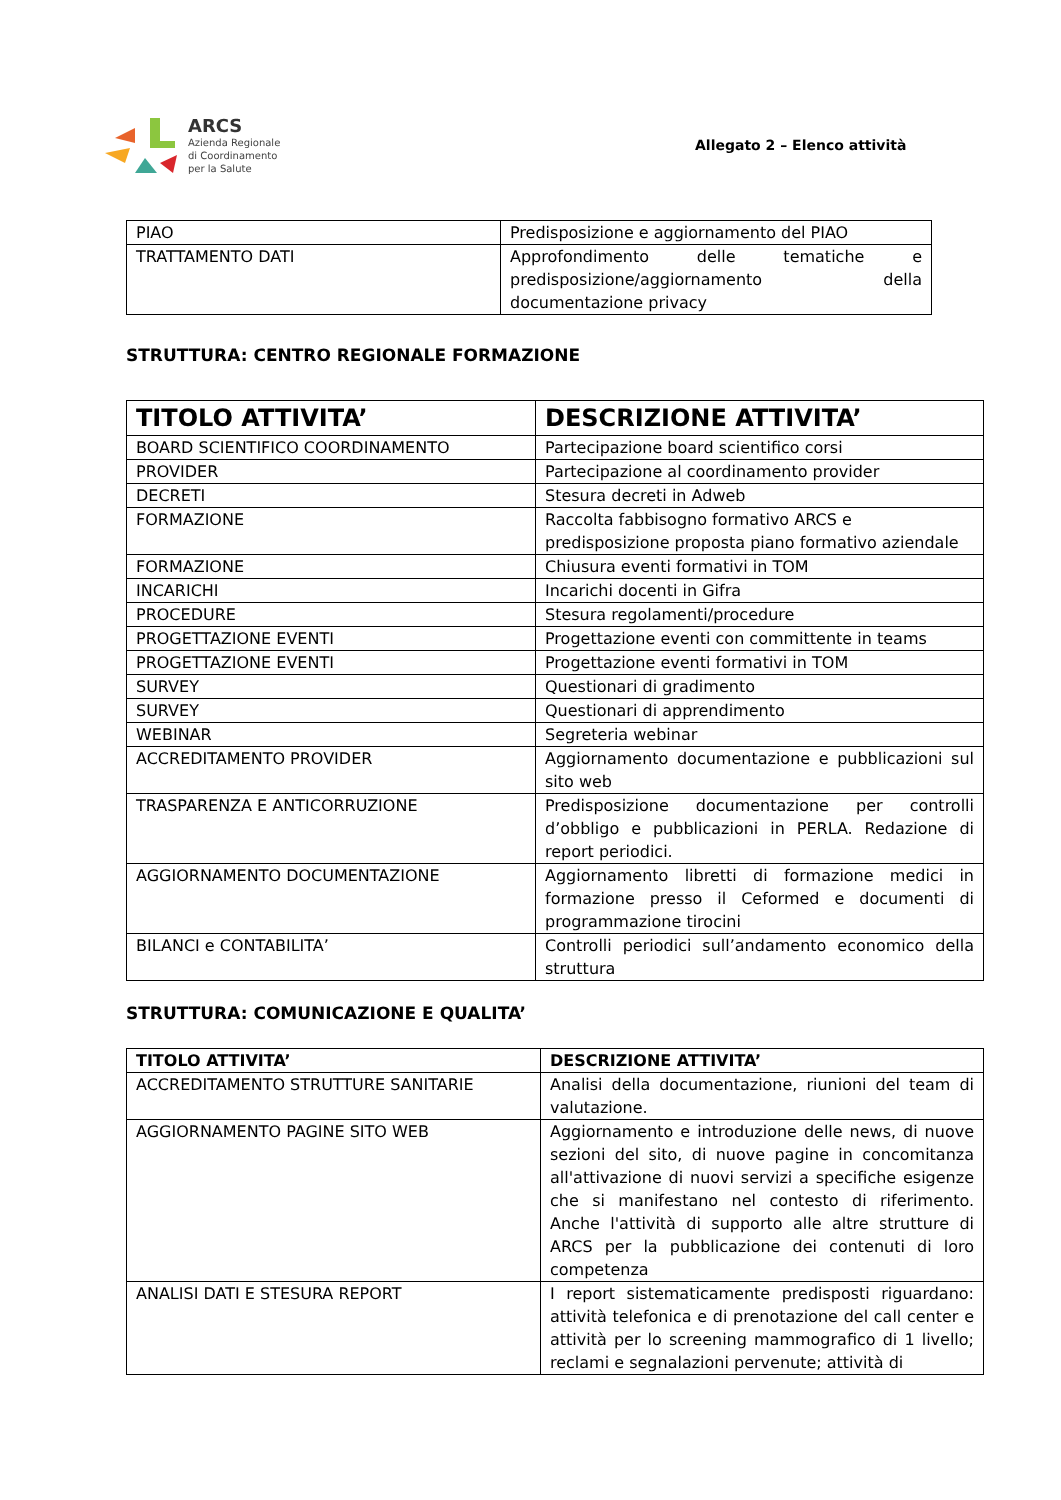ARCS
Azienda Regionale
di Coordinamento
per la Salute
Allegato 2 – Elenco attività
| PIAO | Predisposizione e aggiornamento del PIAO |
| TRATTAMENTO DATI | Approfondimento delle tematiche e predisposizione/aggiornamento della documentazione privacy |
STRUTTURA: CENTRO REGIONALE FORMAZIONE
| TITOLO ATTIVITA’ | DESCRIZIONE ATTIVITA’ |
| --- | --- |
| BOARD SCIENTIFICO COORDINAMENTO | Partecipazione board scientifico corsi |
| PROVIDER | Partecipazione al coordinamento provider |
| DECRETI | Stesura decreti in Adweb |
| FORMAZIONE | Raccolta fabbisogno formativo ARCS e predisposizione proposta piano formativo aziendale |
| FORMAZIONE | Chiusura eventi formativi in TOM |
| INCARICHI | Incarichi docenti in Gifra |
| PROCEDURE | Stesura regolamenti/procedure |
| PROGETTAZIONE EVENTI | Progettazione eventi con committente in teams |
| PROGETTAZIONE EVENTI | Progettazione eventi formativi in TOM |
| SURVEY | Questionari di gradimento |
| SURVEY | Questionari di apprendimento |
| WEBINAR | Segreteria webinar |
| ACCREDITAMENTO PROVIDER | Aggiornamento documentazione e pubblicazioni sul sito web |
| TRASPARENZA E ANTICORRUZIONE | Predisposizione documentazione per controlli d’obbligo e pubblicazioni in PERLA. Redazione di report periodici. |
| AGGIORNAMENTO DOCUMENTAZIONE | Aggiornamento libretti di formazione medici in formazione presso il Ceformed e documenti di programmazione tirocini |
| BILANCI e CONTABILITA’ | Controlli periodici sull’andamento economico della struttura |
STRUTTURA: COMUNICAZIONE E QUALITA’
| TITOLO ATTIVITA’ | DESCRIZIONE ATTIVITA’ |
| --- | --- |
| ACCREDITAMENTO STRUTTURE SANITARIE | Analisi della documentazione, riunioni del team di valutazione. |
| AGGIORNAMENTO PAGINE SITO WEB | Aggiornamento e introduzione delle news, di nuove sezioni del sito, di nuove pagine in concomitanza all'attivazione di nuovi servizi a specifiche esigenze che si manifestano nel contesto di riferimento. Anche l'attività di supporto alle altre strutture di ARCS per la pubblicazione dei contenuti di loro competenza |
| ANALISI DATI E STESURA REPORT | I report sistematicamente predisposti riguardano: attività telefonica e di prenotazione del call center e attività per lo screening mammografico di 1 livello; reclami e segnalazioni pervenute; attività di |